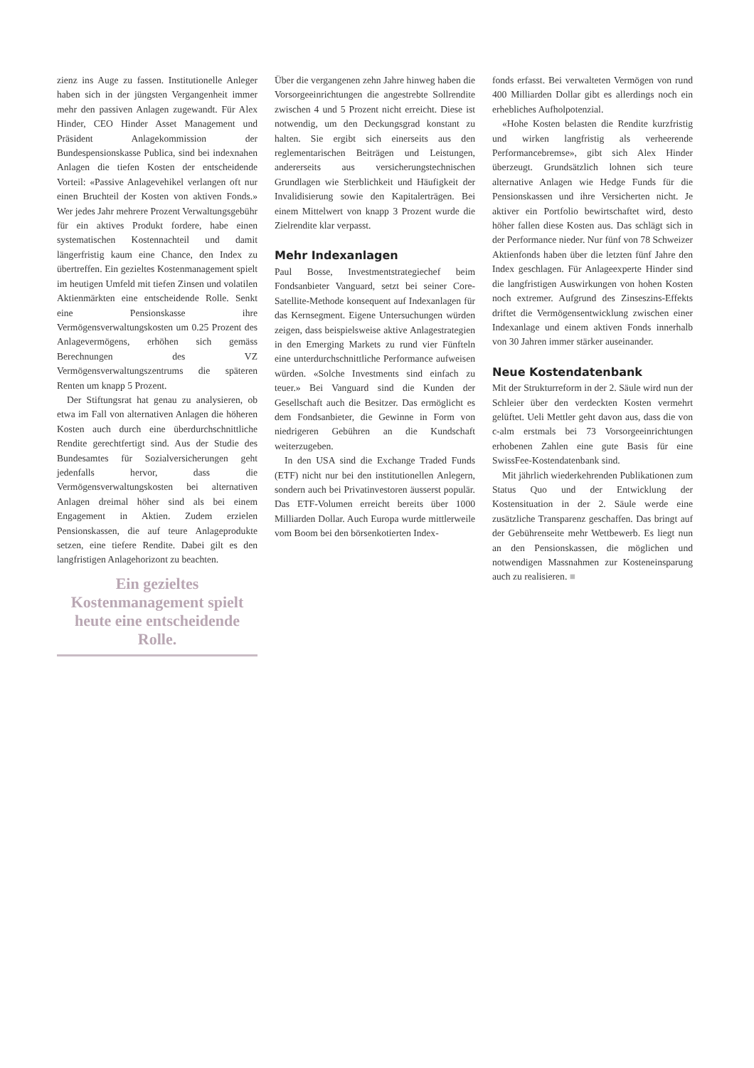zienz ins Auge zu fassen. Institutionelle Anleger haben sich in der jüngsten Vergangenheit immer mehr den passiven Anlagen zugewandt. Für Alex Hinder, CEO Hinder Asset Management und Präsident Anlagekommission der Bundespensionskasse Publica, sind bei indexnahen Anlagen die tiefen Kosten der entscheidende Vorteil: «Passive Anlagevehikel verlangen oft nur einen Bruchteil der Kosten von aktiven Fonds.» Wer jedes Jahr mehrere Prozent Verwaltungsgebühr für ein aktives Produkt fordere, habe einen systematischen Kostennachteil und damit längerfristig kaum eine Chance, den Index zu übertreffen. Ein gezieltes Kostenmanagement spielt im heutigen Umfeld mit tiefen Zinsen und volatilen Aktienmärkten eine entscheidende Rolle. Senkt eine Pensionskasse ihre Vermögensverwaltungskosten um 0.25 Prozent des Anlagevermögens, erhöhen sich gemäss Berechnungen des VZ Vermögensverwaltungszentrums die späteren Renten um knapp 5 Prozent.
Der Stiftungsrat hat genau zu analysieren, ob etwa im Fall von alternativen Anlagen die höheren Kosten auch durch eine überdurchschnittliche Rendite gerechtfertigt sind. Aus der Studie des Bundesamtes für Sozialversicherungen geht jedenfalls hervor, dass die Vermögensverwaltungskosten bei alternativen Anlagen dreimal höher sind als bei einem Engagement in Aktien. Zudem erzielen Pensionskassen, die auf teure Anlageprodukte setzen, eine tiefere Rendite. Dabei gilt es den langfristigen Anlagehorizont zu beachten.
Ein gezieltes Kostenmanagement spielt heute eine entscheidende Rolle.
Über die vergangenen zehn Jahre hinweg haben die Vorsorgeeinrichtungen die angestrebte Sollrendite zwischen 4 und 5 Prozent nicht erreicht. Diese ist notwendig, um den Deckungsgrad konstant zu halten. Sie ergibt sich einerseits aus den reglementarischen Beiträgen und Leistungen, andererseits aus versicherungstechnischen Grundlagen wie Sterblichkeit und Häufigkeit der Invalidisierung sowie den Kapitalerträgen. Bei einem Mittelwert von knapp 3 Prozent wurde die Zielrendite klar verpasst.
Mehr Indexanlagen
Paul Bosse, Investmentstrategiechef beim Fondsanbieter Vanguard, setzt bei seiner Core-Satellite-Methode konsequent auf Indexanlagen für das Kernsegment. Eigene Untersuchungen würden zeigen, dass beispielsweise aktive Anlagestrategien in den Emerging Markets zu rund vier Fünfteln eine unterdurchschnittliche Performance aufweisen würden. «Solche Investments sind einfach zu teuer.» Bei Vanguard sind die Kunden der Gesellschaft auch die Besitzer. Das ermöglicht es dem Fondsanbieter, die Gewinne in Form von niedrigeren Gebühren an die Kundschaft weiterzugeben.
In den USA sind die Exchange Traded Funds (ETF) nicht nur bei den institutionellen Anlegern, sondern auch bei Privatinvestoren äusserst populär. Das ETF-Volumen erreicht bereits über 1000 Milliarden Dollar. Auch Europa wurde mittlerweile vom Boom bei den börsenkotierten Index-
fonds erfasst. Bei verwalteten Vermögen von rund 400 Milliarden Dollar gibt es allerdings noch ein erhebliches Aufholpotenzial.
«Hohe Kosten belasten die Rendite kurzfristig und wirken langfristig als verheerende Performancebremse», gibt sich Alex Hinder überzeugt. Grundsätzlich lohnen sich teure alternative Anlagen wie Hedge Funds für die Pensionskassen und ihre Versicherten nicht. Je aktiver ein Portfolio bewirtschaftet wird, desto höher fallen diese Kosten aus. Das schlägt sich in der Performance nieder. Nur fünf von 78 Schweizer Aktienfonds haben über die letzten fünf Jahre den Index geschlagen. Für Anlageexperte Hinder sind die langfristigen Auswirkungen von hohen Kosten noch extremer. Aufgrund des Zinseszins-Effekts driftet die Vermögensentwicklung zwischen einer Indexanlage und einem aktiven Fonds innerhalb von 30 Jahren immer stärker auseinander.
Neue Kostendatenbank
Mit der Strukturreform in der 2. Säule wird nun der Schleier über den verdeckten Kosten vermehrt gelüftet. Ueli Mettler geht davon aus, dass die von c-alm erstmals bei 73 Vorsorgeeinrichtungen erhobenen Zahlen eine gute Basis für eine SwissFee-Kostendatenbank sind.
Mit jährlich wiederkehrenden Publikationen zum Status Quo und der Entwicklung der Kostensituation in der 2. Säule werde eine zusätzliche Transparenz geschaffen. Das bringt auf der Gebührenseite mehr Wettbewerb. Es liegt nun an den Pensionskassen, die möglichen und notwendigen Massnahmen zur Kosteneinsparung auch zu realisieren. ■